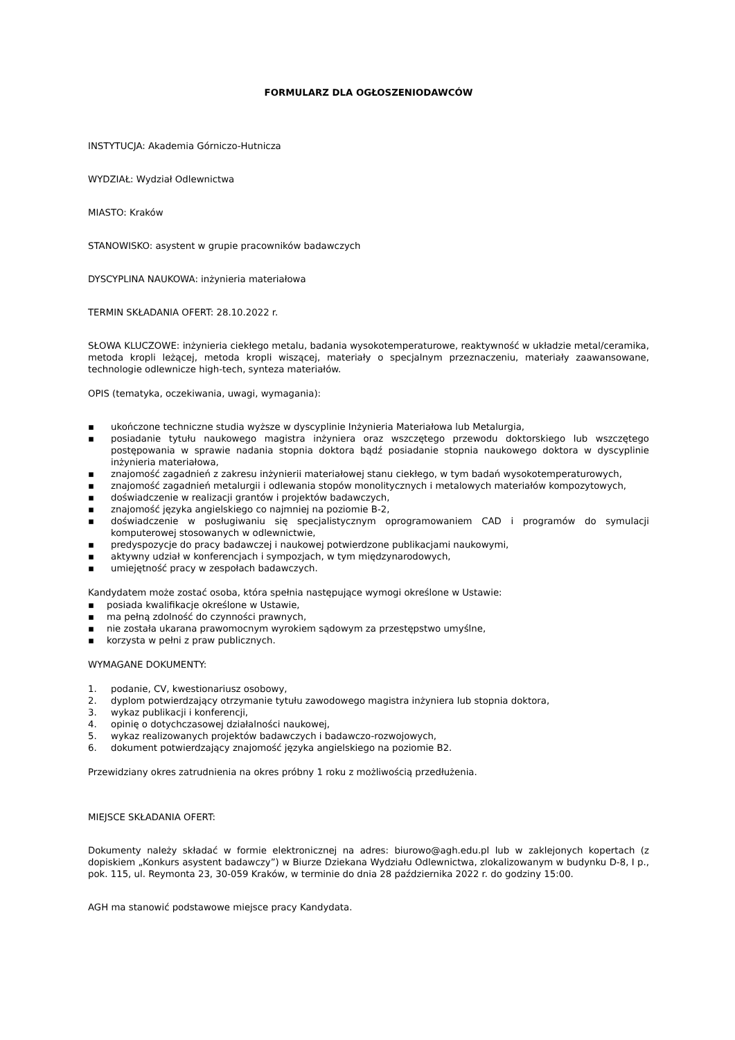FORMULARZ DLA OGŁOSZENIODAWCÓW
INSTYTUCJA: Akademia Górniczo-Hutnicza
WYDZIAŁ: Wydział Odlewnictwa
MIASTO: Kraków
STANOWISKO: asystent w grupie pracowników badawczych
DYSCYPLINA NAUKOWA: inżynieria materiałowa
TERMIN SKŁADANIA OFERT: 28.10.2022 r.
SŁOWA KLUCZOWE: inżynieria ciekłego metalu, badania wysokotemperaturowe, reaktywność w układzie metal/ceramika, metoda kropli leżącej, metoda kropli wiszącej, materiały o specjalnym przeznaczeniu, materiały zaawansowane, technologie odlewnicze high-tech, synteza materiałów.
OPIS (tematyka, oczekiwania, uwagi, wymagania):
▪ ukończone techniczne studia wyższe w dyscyplinie Inżynieria Materiałowa lub Metalurgia,
▪ posiadanie tytułu naukowego magistra inżyniera oraz wszczętego przewodu doktorskiego lub wszczętego postępowania w sprawie nadania stopnia doktora bądź posiadanie stopnia naukowego doktora w dyscyplinie inżynieria materiałowa,
▪ znajomość zagadnień z zakresu inżynierii materiałowej stanu ciekłego, w tym badań wysokotemperaturowych,
▪ znajomość zagadnień metalurgii i odlewania stopów monolitycznych i metalowych materiałów kompozytowych,
▪ doświadczenie w realizacji grantów i projektów badawczych,
▪ znajomość języka angielskiego co najmniej na poziomie B-2,
▪ doświadczenie w posługiwaniu się specjalistycznym oprogramowaniem CAD i programów do symulacji komputerowej stosowanych w odlewnictwie,
▪ predyspozycje do pracy badawczej i naukowej potwierdzone publikacjami naukowymi,
▪ aktywny udział w konferencjach i sympozjach, w tym międzynarodowych,
▪ umiejętność pracy w zespołach badawczych.
Kandydatem może zostać osoba, która spełnia następujące wymogi określone w Ustawie:
▪ posiada kwalifikacje określone w Ustawie,
▪ ma pełną zdolność do czynności prawnych,
▪ nie została ukarana prawomocnym wyrokiem sądowym za przestępstwo umyślne,
▪ korzysta w pełni z praw publicznych.
WYMAGANE DOKUMENTY:
1. podanie, CV, kwestionariusz osobowy,
2. dyplom potwierdzający otrzymanie tytułu zawodowego magistra inżyniera lub stopnia doktora,
3. wykaz publikacji i konferencji,
4. opinię o dotychczasowej działalności naukowej,
5. wykaz realizowanych projektów badawczych i badawczo-rozwojowych,
6. dokument potwierdzający znajomość języka angielskiego na poziomie B2.
Przewidziany okres zatrudnienia na okres próbny 1 roku z możliwością przedłużenia.
MIEJSCE SKŁADANIA OFERT:
Dokumenty należy składać w formie elektronicznej na adres: biurowo@agh.edu.pl lub w zaklejonych kopertach (z dopiskiem „Konkurs asystent badawczy”) w Biurze Dziekana Wydziału Odlewnictwa, zlokalizowanym w budynku D-8, I p., pok. 115, ul. Reymonta 23, 30-059 Kraków, w terminie do dnia 28 października 2022 r. do godziny 15:00.
AGH ma stanowić podstawowe miejsce pracy Kandydata.